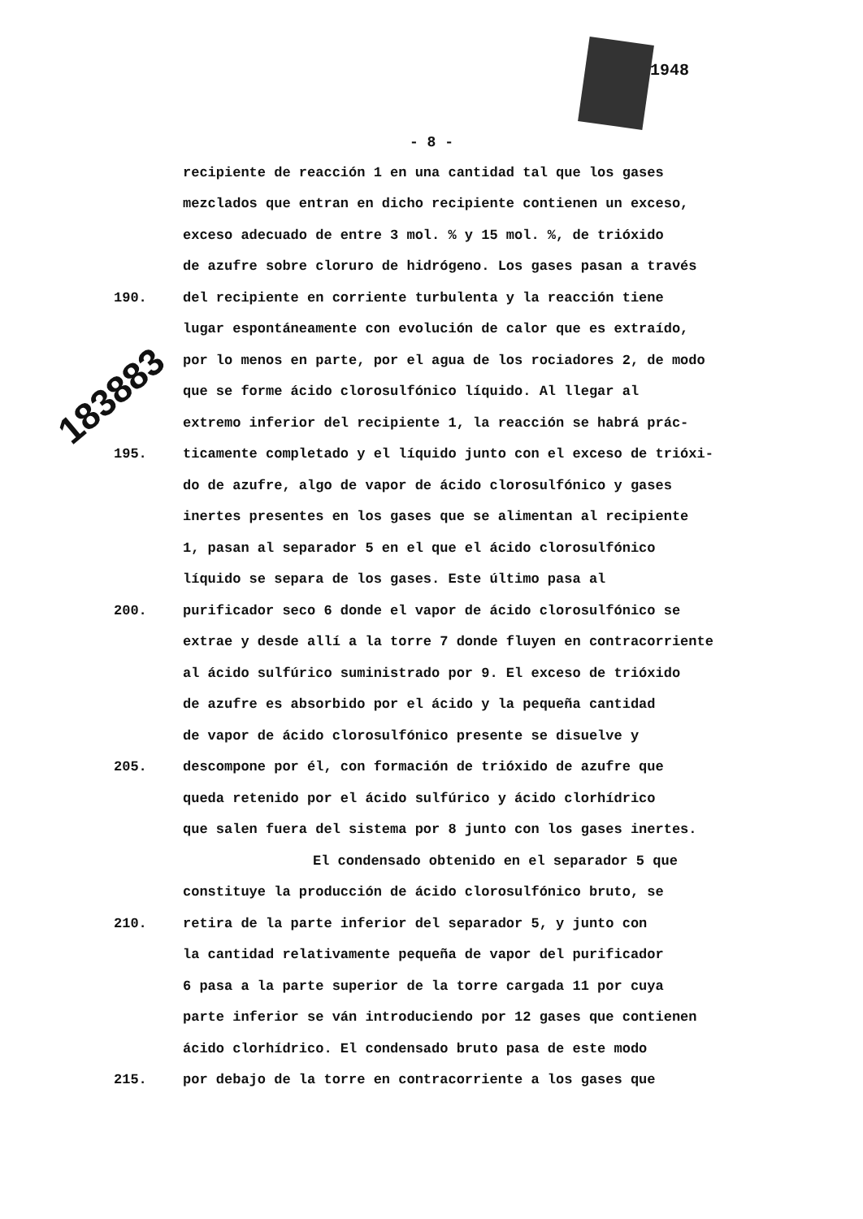1948
183883
- 8 -
recipiente de reacción 1 en una cantidad tal que los gases
mezclados que entran en dicho recipiente contienen un exceso,
exceso adecuado de entre 3 mol. % y 15 mol. %, de trióxido
de azufre sobre cloruro de hidrógeno. Los gases pasan a través
190. del recipiente en corriente turbulenta y la reacción tiene
lugar espontáneamente con evolución de calor que es extraído,
por lo menos en parte, por el agua de los rociadores 2, de modo
que se forme ácido clorosulfónico líquido. Al llegar al
extremo inferior del recipiente 1, la reacción se habrá prác-
195. ticamente completado y el líquido junto con el exceso de trióxi-
do de azufre, algo de vapor de ácido clorosulfónico y gases
inertes presentes en los gases que se alimentan al recipiente
1, pasan al separador 5 en el que el ácido clorosulfónico
líquido se separa de los gases. Este último pasa al
200. purificador seco 6 donde el vapor de ácido clorosulfónico se
extrae y desde allí a la torre 7 donde fluyen en contracorriente
al ácido sulfúrico suministrado por 9. El exceso de trióxido
de azufre es absorbido por el ácido y la pequeña cantidad
de vapor de ácido clorosulfónico presente se disuelve y
205. descompone por él, con formación de trióxido de azufre que
queda retenido por el ácido sulfúrico y ácido clorhídrico
que salen fuera del sistema por 8 junto con los gases inertes.
El condensado obtenido en el separador 5 que
constituye la producción de ácido clorosulfónico bruto, se
210. retira de la parte inferior del separador 5, y junto con
la cantidad relativamente pequeña de vapor del purificador
6 pasa a la parte superior de la torre cargada 11 por cuya
parte inferior se ván introduciendo por 12 gases que contienen
ácido clorhídrico. El condensado bruto pasa de este modo
215. por debajo de la torre en contracorriente a los gases que